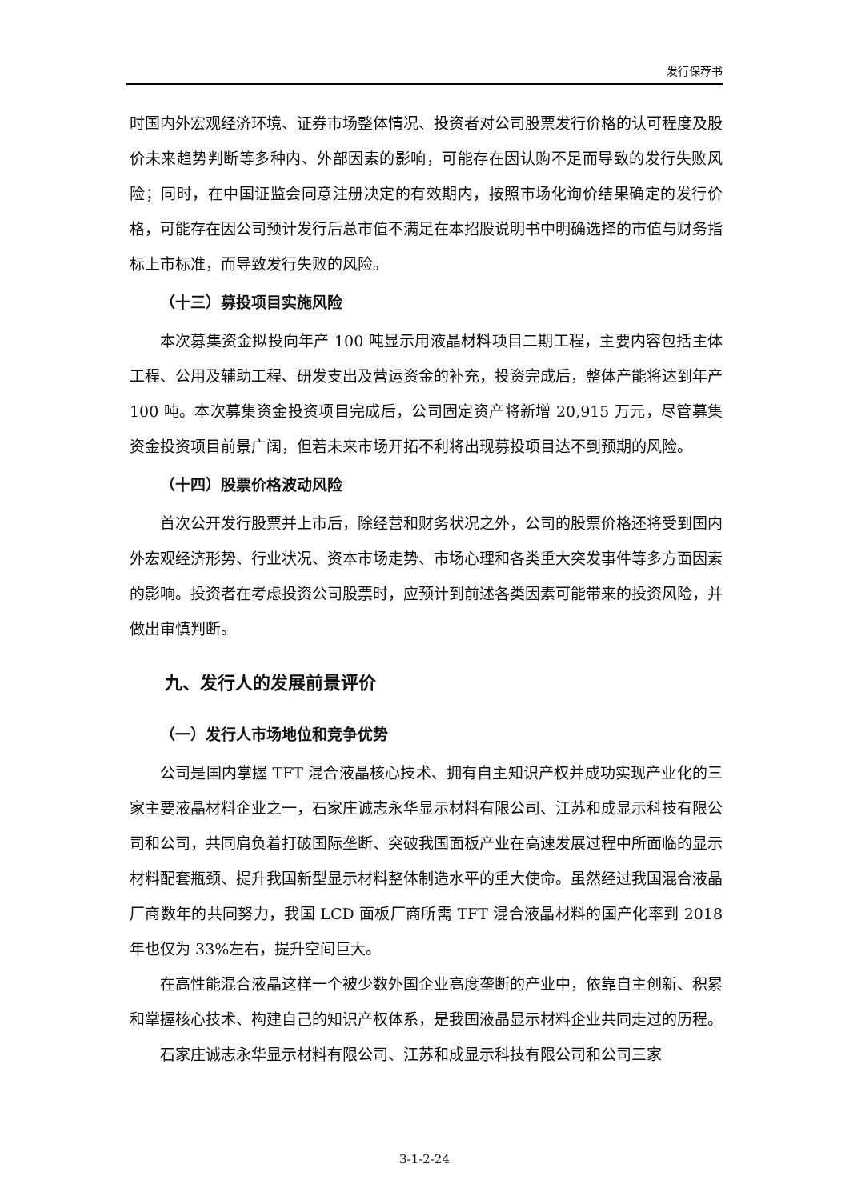发行保荐书
时国内外宏观经济环境、证券市场整体情况、投资者对公司股票发行价格的认可程度及股价未来趋势判断等多种内、外部因素的影响，可能存在因认购不足而导致的发行失败风险；同时，在中国证监会同意注册决定的有效期内，按照市场化询价结果确定的发行价格，可能存在因公司预计发行后总市值不满足在本招股说明书中明确选择的市值与财务指标上市标准，而导致发行失败的风险。
（十三）募投项目实施风险
本次募集资金拟投向年产 100 吨显示用液晶材料项目二期工程，主要内容包括主体工程、公用及辅助工程、研发支出及营运资金的补充，投资完成后，整体产能将达到年产 100 吨。本次募集资金投资项目完成后，公司固定资产将新增 20,915 万元，尽管募集资金投资项目前景广阔，但若未来市场开拓不利将出现募投项目达不到预期的风险。
（十四）股票价格波动风险
首次公开发行股票并上市后，除经营和财务状况之外，公司的股票价格还将受到国内外宏观经济形势、行业状况、资本市场走势、市场心理和各类重大突发事件等多方面因素的影响。投资者在考虑投资公司股票时，应预计到前述各类因素可能带来的投资风险，并做出审慎判断。
九、发行人的发展前景评价
（一）发行人市场地位和竞争优势
公司是国内掌握 TFT 混合液晶核心技术、拥有自主知识产权并成功实现产业化的三家主要液晶材料企业之一，石家庄诚志永华显示材料有限公司、江苏和成显示科技有限公司和公司，共同肩负着打破国际垄断、突破我国面板产业在高速发展过程中所面临的显示材料配套瓶颈、提升我国新型显示材料整体制造水平的重大使命。虽然经过我国混合液晶厂商数年的共同努力，我国 LCD 面板厂商所需 TFT 混合液晶材料的国产化率到 2018 年也仅为 33%左右，提升空间巨大。
在高性能混合液晶这样一个被少数外国企业高度垄断的产业中，依靠自主创新、积累和掌握核心技术、构建自己的知识产权体系，是我国液晶显示材料企业共同走过的历程。
石家庄诚志永华显示材料有限公司、江苏和成显示科技有限公司和公司三家
3-1-2-24